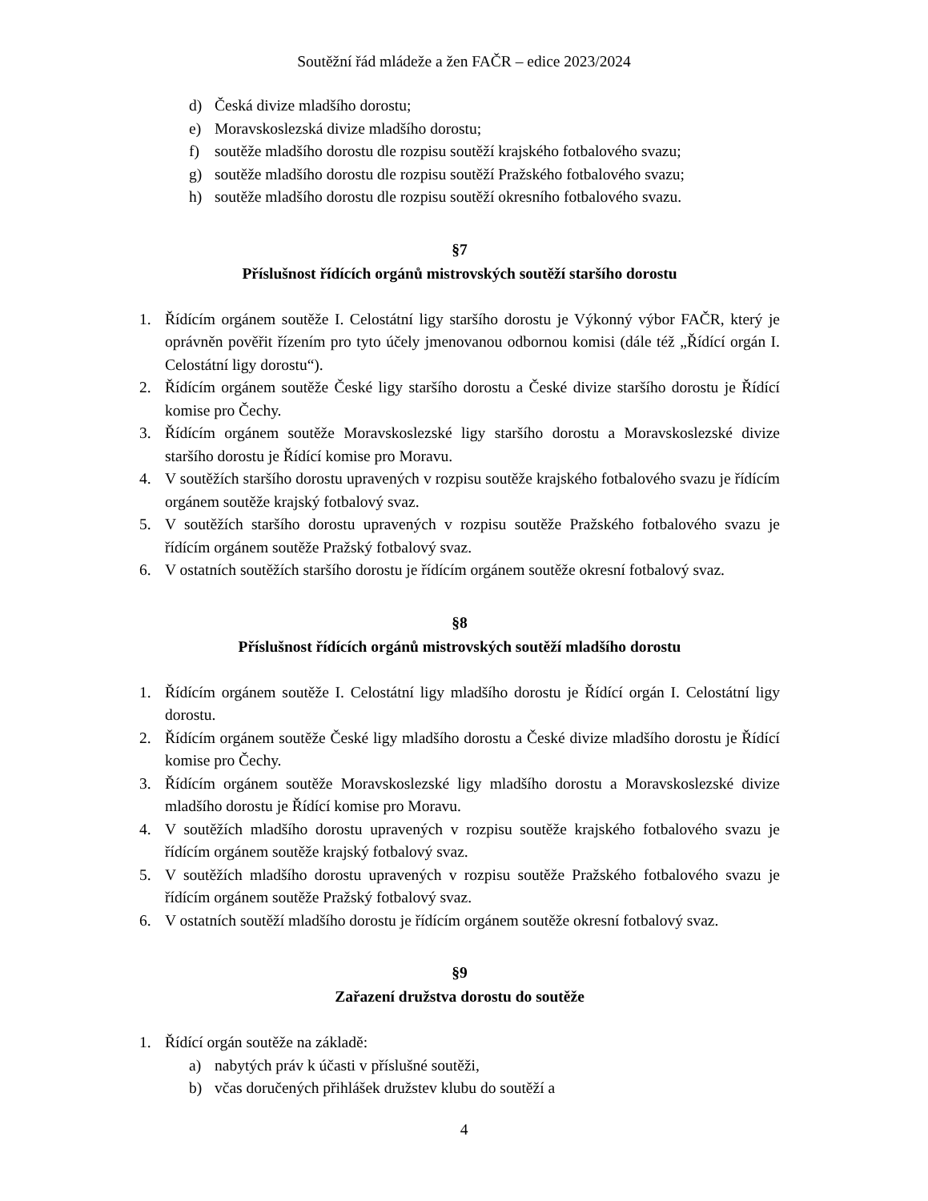Soutěžní řád mládeže a žen FAČR – edice 2023/2024
d) Česká divize mladšího dorostu;
e) Moravskoslezská divize mladšího dorostu;
f) soutěže mladšího dorostu dle rozpisu soutěží krajského fotbalového svazu;
g) soutěže mladšího dorostu dle rozpisu soutěží Pražského fotbalového svazu;
h) soutěže mladšího dorostu dle rozpisu soutěží okresního fotbalového svazu.
§7
Příslušnost řídících orgánů mistrovských soutěží staršího dorostu
1. Řídícím orgánem soutěže I. Celostátní ligy staršího dorostu je Výkonný výbor FAČR, který je oprávněn pověřit řízením pro tyto účely jmenovanou odbornou komisi (dále též „Řídící orgán I. Celostátní ligy dorostu“).
2. Řídícím orgánem soutěže České ligy staršího dorostu a České divize staršího dorostu je Řídící komise pro Čechy.
3. Řídícím orgánem soutěže Moravskoslezské ligy staršího dorostu a Moravskoslezské divize staršího dorostu je Řídící komise pro Moravu.
4. V soutěžích staršího dorostu upravených v rozpisu soutěže krajského fotbalového svazu je řídícím orgánem soutěže krajský fotbalový svaz.
5. V soutěžích staršího dorostu upravených v rozpisu soutěže Pražského fotbalového svazu je řídícím orgánem soutěže Pražský fotbalový svaz.
6. V ostatních soutěžích staršího dorostu je řídícím orgánem soutěže okresní fotbalový svaz.
§8
Příslušnost řídících orgánů mistrovských soutěží mladšího dorostu
1. Řídícím orgánem soutěže I. Celostátní ligy mladšího dorostu je Řídící orgán I. Celostátní ligy dorostu.
2. Řídícím orgánem soutěže České ligy mladšího dorostu a České divize mladšího dorostu je Řídící komise pro Čechy.
3. Řídícím orgánem soutěže Moravskoslezské ligy mladšího dorostu a Moravskoslezské divize mladšího dorostu je Řídící komise pro Moravu.
4. V soutěžích mladšího dorostu upravených v rozpisu soutěže krajského fotbalového svazu je řídícím orgánem soutěže krajský fotbalový svaz.
5. V soutěžích mladšího dorostu upravených v rozpisu soutěže Pražského fotbalového svazu je řídícím orgánem soutěže Pražský fotbalový svaz.
6. V ostatních soutěží mladšího dorostu je řídícím orgánem soutěže okresní fotbalový svaz.
§9
Zařazení družstva dorostu do soutěže
1. Řídící orgán soutěže na základě:
a) nabytých práv k účasti v příslušné soutěži,
b) včas doručených přihlášek družstev klubu do soutěží a
4